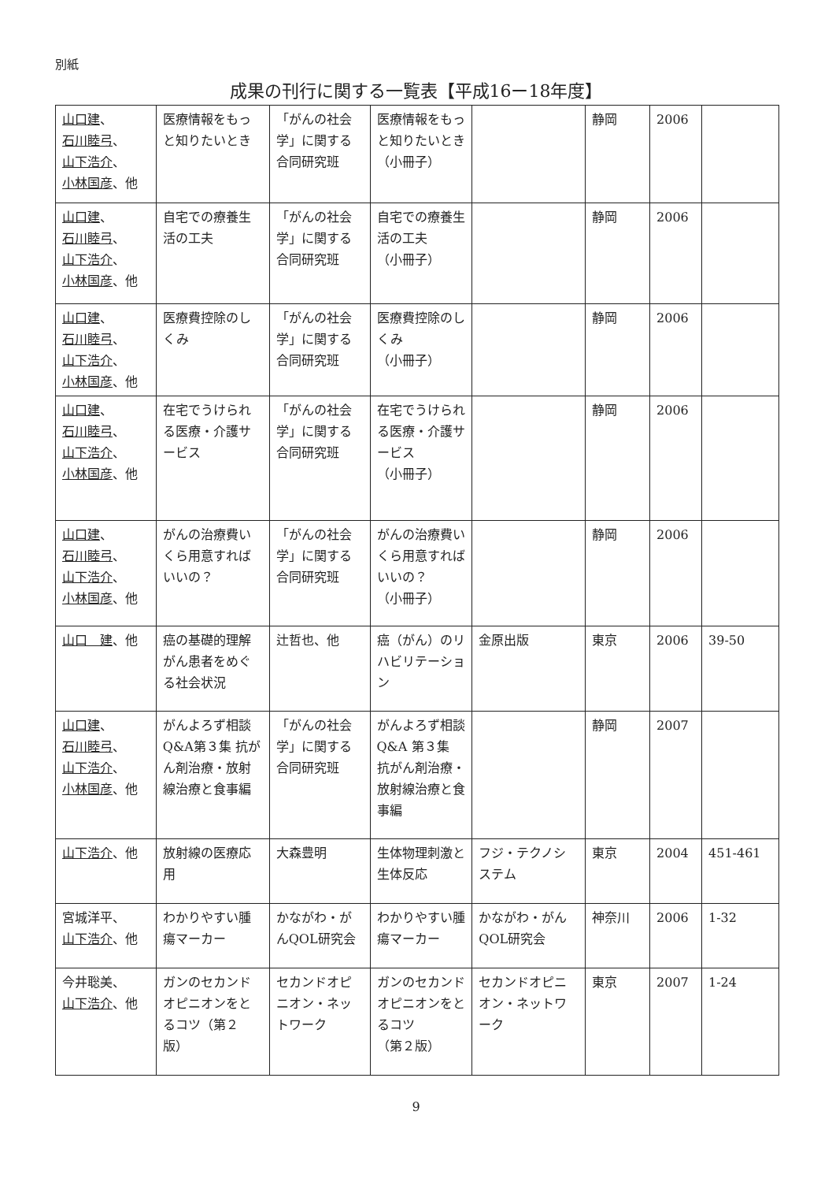別紙
成果の刊行に関する一覧表【平成16ー18年度】
| 山口建 、 石川睦弓 、 山下浩介 、 小林国彦 、他 | 医療情報をもっと知りたいとき | 「がんの社会学」に関する合同研究班 | 医療情報をもっと知りたいとき （小冊子） | | 静岡 | 2006 | |
| 山口建 、 石川睦弓 、 山下浩介 、 小林国彦 、他 | 自宅での療養生活の工夫 | 「がんの社会学」に関する合同研究班 | 自宅での療養生活の工夫 （小冊子） | | 静岡 | 2006 | |
| 山口建 、 石川睦弓 、 山下浩介 、 小林国彦 、他 | 医療費控除のしくみ | 「がんの社会学」に関する合同研究班 | 医療費控除のしくみ （小冊子） | | 静岡 | 2006 | |
| 山口建 、 石川睦弓 、 山下浩介 、 小林国彦 、他 | 在宅でうけられる医療・介護サービス | 「がんの社会学」に関する合同研究班 | 在宅でうけられる医療・介護サービス （小冊子） | | 静岡 | 2006 | |
| 山口建 、 石川睦弓 、 山下浩介 、 小林国彦 、他 | がんの治療費いくら用意すればいいの？ | 「がんの社会学」に関する合同研究班 | がんの治療費いくら用意すればいいの？ （小冊子） | | 静岡 | 2006 | |
| 山口 建 、他 | 癌の基礎的理解 がん患者をめぐる社会状況 | 辻哲也、他 | 癌（がん）のリハビリテーション | 金原出版 | 東京 | 2006 | 39-50 |
| 山口建 、 石川睦弓 、 山下浩介 、 小林国彦 、他 | がんよろず相談Q&A第３集 抗がん剤治療・放射線治療と食事編 | 「がんの社会学」に関する合同研究班 | がんよろず相談Q&A 第３集 抗がん剤治療・放射線治療と食事編 | | 静岡 | 2007 | |
| 山下浩介 、他 | 放射線の医療応用 | 大森豊明 | 生体物理刺激と生体反応 | フジ・テクノシステム | 東京 | 2004 | 451-461 |
| 宮城洋平、 山下浩介 、他 | わかりやすい腫瘍マーカー | かながわ・がんQOL研究会 | わかりやすい腫瘍マーカー | かながわ・がんQOL研究会 | 神奈川 | 2006 | 1-32 |
| 今井聡美、 山下浩介 、他 | ガンのセカンドオピニオンをとるコツ（第２版） | セカンドオピニオン・ネットワーク | ガンのセカンドオピニオンをとるコツ （第２版） | セカンドオピニオン・ネットワーク | 東京 | 2007 | 1-24 |
9